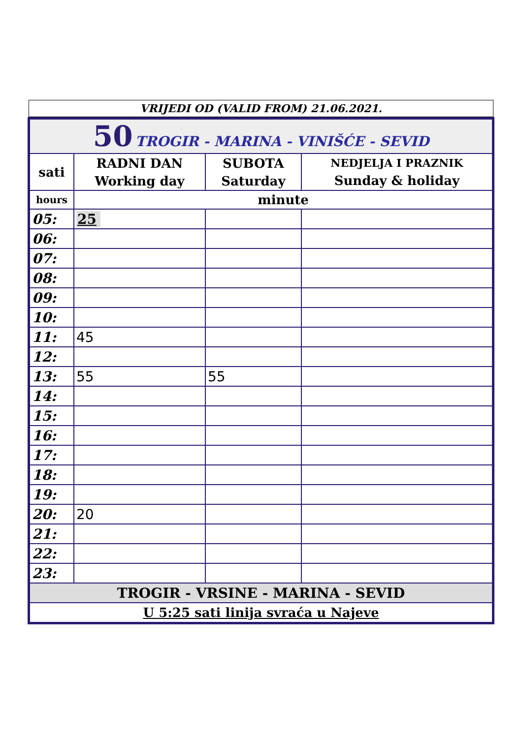VRIJEDI OD (VALID FROM) 21.06.2021.
| 50 TROGIR - MARINA - VINIŠĆE - SEVID | | | |
| sati | RADNI DAN Working day | SUBOTA Saturday | NEDJELJA I PRAZNIK Sunday & holiday |
| hours | minute | | |
| 05: | 25 | | |
| 06: | | | |
| 07: | | | |
| 08: | | | |
| 09: | | | |
| 10: | | | |
| 11: | 45 | | |
| 12: | | | |
| 13: | 55 | 55 | |
| 14: | | | |
| 15: | | | |
| 16: | | | |
| 17: | | | |
| 18: | | | |
| 19: | | | |
| 20: | 20 | | |
| 21: | | | |
| 22: | | | |
| 23: | | | |
| TROGIR - VRSINE - MARINA - SEVID | | | |
| U 5:25 sati linija svraća u Najeve | | | |